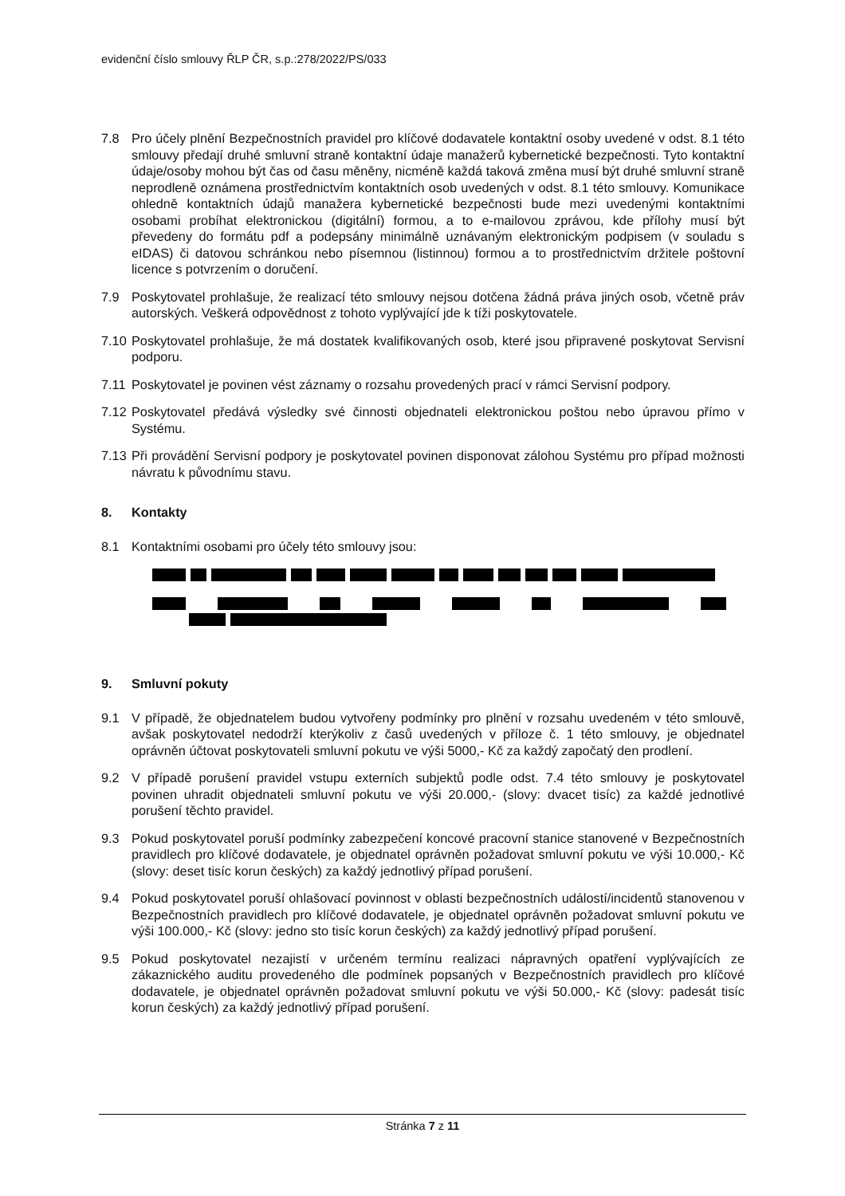evidenční číslo smlouvy ŘLP ČR, s.p.:278/2022/PS/033
7.8 Pro účely plnění Bezpečnostních pravidel pro klíčové dodavatele kontaktní osoby uvedené v odst. 8.1 této smlouvy předají druhé smluvní straně kontaktní údaje manažerů kybernetické bezpečnosti. Tyto kontaktní údaje/osoby mohou být čas od času měněny, nicméně každá taková změna musí být druhé smluvní straně neprodleně oznámena prostřednictvím kontaktních osob uvedených v odst. 8.1 této smlouvy. Komunikace ohledně kontaktních údajů manažera kybernetické bezpečnosti bude mezi uvedenými kontaktními osobami probíhat elektronickou (digitální) formou, a to e-mailovou zprávou, kde přílohy musí být převedeny do formátu pdf a podepsány minimálně uznávaným elektronickým podpisem (v souladu s eIDAS) či datovou schránkou nebo písemnou (listinnou) formou a to prostřednictvím držitele poštovní licence s potvrzením o doručení.
7.9 Poskytovatel prohlašuje, že realizací této smlouvy nejsou dotčena žádná práva jiných osob, včetně práv autorských. Veškerá odpovědnost z tohoto vyplývající jde k tíži poskytovatele.
7.10 Poskytovatel prohlašuje, že má dostatek kvalifikovaných osob, které jsou připravené poskytovat Servisní podporu.
7.11 Poskytovatel je povinen vést záznamy o rozsahu provedených prací v rámci Servisní podpory.
7.12 Poskytovatel předává výsledky své činnosti objednateli elektronickou poštou nebo úpravou přímo v Systému.
7.13 Při provádění Servisní podpory je poskytovatel povinen disponovat zálohou Systému pro případ možnosti návratu k původnímu stavu.
8. Kontakty
8.1 Kontaktními osobami pro účely této smlouvy jsou:
9. Smluvní pokuty
9.1 V případě, že objednatelem budou vytvořeny podmínky pro plnění v rozsahu uvedeném v této smlouvě, avšak poskytovatel nedodrží kterýkoliv z časů uvedených v příloze č. 1 této smlouvy, je objednatel oprávněn účtovat poskytovateli smluvní pokutu ve výši 5000,- Kč za každý započatý den prodlení.
9.2 V případě porušení pravidel vstupu externích subjektů podle odst. 7.4 této smlouvy je poskytovatel povinen uhradit objednateli smluvní pokutu ve výši 20.000,- (slovy: dvacet tisíc) za každé jednotlivé porušení těchto pravidel.
9.3 Pokud poskytovatel poruší podmínky zabezpečení koncové pracovní stanice stanovené v Bezpečnostních pravidlech pro klíčové dodavatele, je objednatel oprávněn požadovat smluvní pokutu ve výši 10.000,- Kč (slovy: deset tisíc korun českých) za každý jednotlivý případ porušení.
9.4 Pokud poskytovatel poruší ohlašovací povinnost v oblasti bezpečnostních událostí/incidentů stanovenou v Bezpečnostních pravidlech pro klíčové dodavatele, je objednatel oprávněn požadovat smluvní pokutu ve výši 100.000,- Kč (slovy: jedno sto tisíc korun českých) za každý jednotlivý případ porušení.
9.5 Pokud poskytovatel nezajistí v určeném termínu realizaci nápravných opatření vyplývajících ze zákaznického auditu provedeného dle podmínek popsaných v Bezpečnostních pravidlech pro klíčové dodavatele, je objednatel oprávněn požadovat smluvní pokutu ve výši 50.000,- Kč (slovy: padesát tisíc korun českých) za každý jednotlivý případ porušení.
Stránka 7 z 11